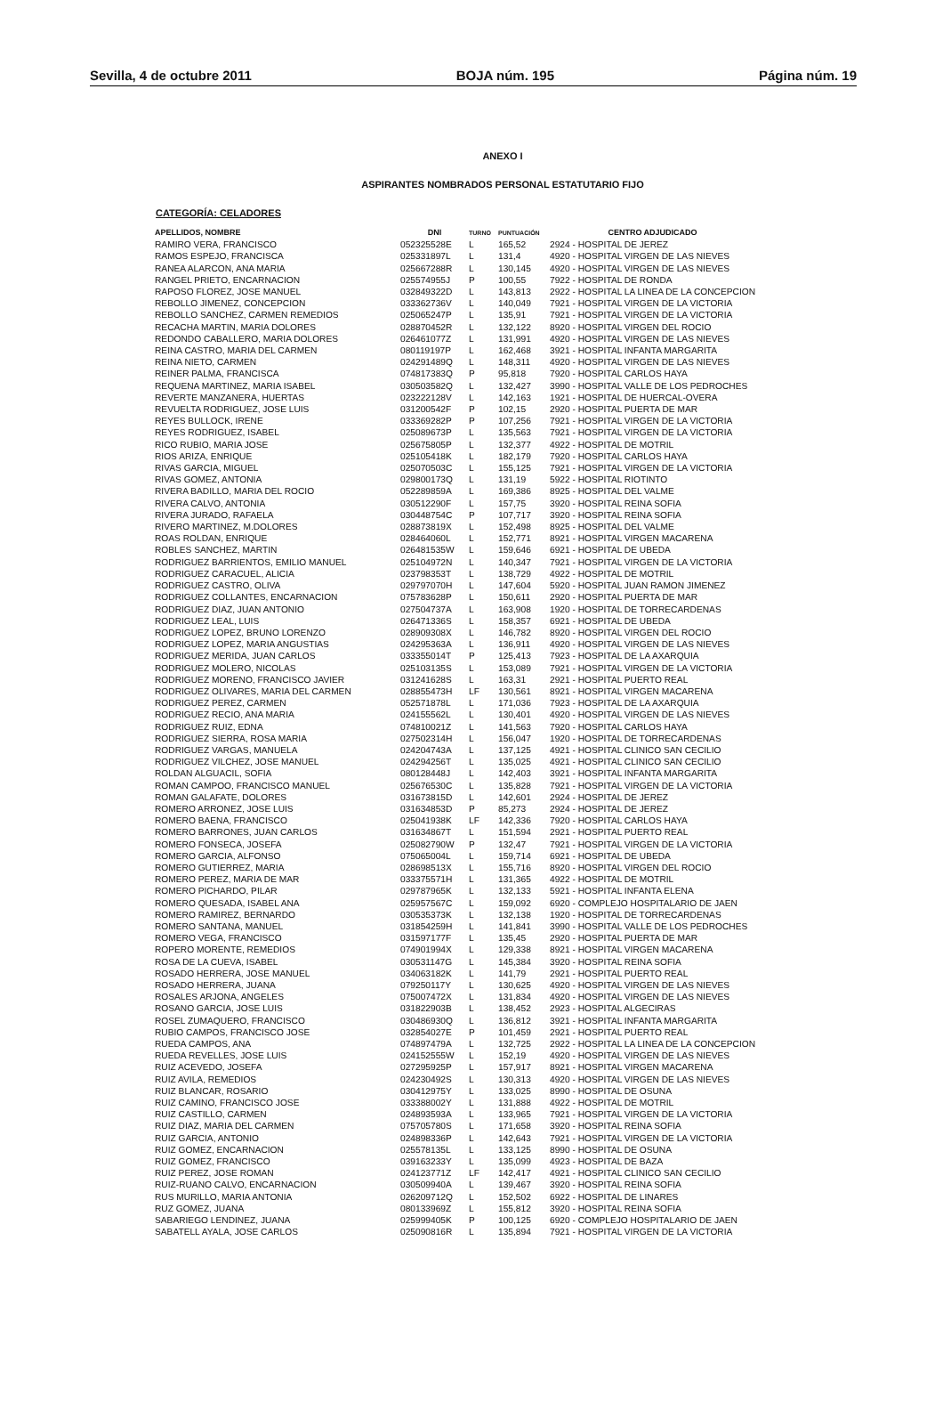Sevilla, 4 de octubre 2011 BOJA núm. 195 Página núm. 19
ANEXO I
ASPIRANTES NOMBRADOS PERSONAL ESTATUTARIO FIJO
CATEGORÍA: CELADORES
| APELLIDOS, NOMBRE | DNI | TURNO | PUNTUACIÓN | CENTRO ADJUDICADO |
| --- | --- | --- | --- | --- |
| RAMIRO VERA, FRANCISCO | 052325528E | L | 165,52 | 2924 - HOSPITAL DE JEREZ |
| RAMOS ESPEJO, FRANCISCA | 025331897L | L | 131,4 | 4920 - HOSPITAL VIRGEN DE LAS NIEVES |
| RANEA ALARCON, ANA MARIA | 025667288R | L | 130,145 | 4920 - HOSPITAL VIRGEN DE LAS NIEVES |
| RANGEL PRIETO, ENCARNACION | 025574955J | P | 100,55 | 7922 - HOSPITAL DE RONDA |
| RAPOSO FLOREZ, JOSE MANUEL | 032849322D | L | 143,813 | 2922 - HOSPITAL LA LINEA DE LA CONCEPCION |
| REBOLLO JIMENEZ, CONCEPCION | 033362736V | L | 140,049 | 7921 - HOSPITAL VIRGEN DE LA VICTORIA |
| REBOLLO SANCHEZ, CARMEN REMEDIOS | 025065247P | L | 135,91 | 7921 - HOSPITAL VIRGEN DE LA VICTORIA |
| RECACHA MARTIN, MARIA DOLORES | 028870452R | L | 132,122 | 8920 - HOSPITAL VIRGEN DEL ROCIO |
| REDONDO CABALLERO, MARIA DOLORES | 026461077Z | L | 131,991 | 4920 - HOSPITAL VIRGEN DE LAS NIEVES |
| REINA CASTRO, MARIA DEL CARMEN | 080119197P | L | 162,468 | 3921 - HOSPITAL INFANTA MARGARITA |
| REINA NIETO, CARMEN | 024291489Q | L | 148,311 | 4920 - HOSPITAL VIRGEN DE LAS NIEVES |
| REINER PALMA, FRANCISCA | 074817383Q | P | 95,818 | 7920 - HOSPITAL CARLOS HAYA |
| REQUENA MARTINEZ, MARIA ISABEL | 030503582Q | L | 132,427 | 3990 - HOSPITAL VALLE DE LOS PEDROCHES |
| REVERTE MANZANERA, HUERTAS | 023222128V | L | 142,163 | 1921 - HOSPITAL DE HUERCAL-OVERA |
| REVUELTA RODRIGUEZ, JOSE LUIS | 031200542F | P | 102,15 | 2920 - HOSPITAL PUERTA DE MAR |
| REYES BULLOCK, IRENE | 033369282P | P | 107,256 | 7921 - HOSPITAL VIRGEN DE LA VICTORIA |
| REYES RODRIGUEZ, ISABEL | 025089673P | L | 135,563 | 7921 - HOSPITAL VIRGEN DE LA VICTORIA |
| RICO RUBIO, MARIA JOSE | 025675805P | L | 132,377 | 4922 - HOSPITAL DE MOTRIL |
| RIOS ARIZA, ENRIQUE | 025105418K | L | 182,179 | 7920 - HOSPITAL CARLOS HAYA |
| RIVAS GARCIA, MIGUEL | 025070503C | L | 155,125 | 7921 - HOSPITAL VIRGEN DE LA VICTORIA |
| RIVAS GOMEZ, ANTONIA | 029800173Q | L | 131,19 | 5922 - HOSPITAL RIOTINTO |
| RIVERA BADILLO, MARIA DEL ROCIO | 052289859A | L | 169,386 | 8925 - HOSPITAL DEL VALME |
| RIVERA CALVO, ANTONIA | 030512290F | L | 157,75 | 3920 - HOSPITAL REINA SOFIA |
| RIVERA JURADO, RAFAELA | 030448754C | P | 107,717 | 3920 - HOSPITAL REINA SOFIA |
| RIVERO MARTINEZ, M.DOLORES | 028873819X | L | 152,498 | 8925 - HOSPITAL DEL VALME |
| ROAS ROLDAN, ENRIQUE | 028464060L | L | 152,771 | 8921 - HOSPITAL VIRGEN MACARENA |
| ROBLES SANCHEZ, MARTIN | 026481535W | L | 159,646 | 6921 - HOSPITAL DE UBEDA |
| RODRIGUEZ BARRIENTOS, EMILIO MANUEL | 025104972N | L | 140,347 | 7921 - HOSPITAL VIRGEN DE LA VICTORIA |
| RODRIGUEZ CARACUEL, ALICIA | 023798353T | L | 138,729 | 4922 - HOSPITAL DE MOTRIL |
| RODRIGUEZ CASTRO, OLIVA | 029797070H | L | 147,604 | 5920 - HOSPITAL JUAN RAMON JIMENEZ |
| RODRIGUEZ COLLANTES, ENCARNACION | 075783628P | L | 150,611 | 2920 - HOSPITAL PUERTA DE MAR |
| RODRIGUEZ DIAZ, JUAN ANTONIO | 027504737A | L | 163,908 | 1920 - HOSPITAL DE TORRECARDENAS |
| RODRIGUEZ LEAL, LUIS | 026471336S | L | 158,357 | 6921 - HOSPITAL DE UBEDA |
| RODRIGUEZ LOPEZ, BRUNO LORENZO | 028909308X | L | 146,782 | 8920 - HOSPITAL VIRGEN DEL ROCIO |
| RODRIGUEZ LOPEZ, MARIA ANGUSTIAS | 024295363A | L | 136,911 | 4920 - HOSPITAL VIRGEN DE LAS NIEVES |
| RODRIGUEZ MERIDA, JUAN CARLOS | 033355014T | P | 125,413 | 7923 - HOSPITAL DE LA AXARQUIA |
| RODRIGUEZ MOLERO, NICOLAS | 025103135S | L | 153,089 | 7921 - HOSPITAL VIRGEN DE LA VICTORIA |
| RODRIGUEZ MORENO, FRANCISCO JAVIER | 031241628S | L | 163,31 | 2921 - HOSPITAL PUERTO REAL |
| RODRIGUEZ OLIVARES, MARIA DEL CARMEN | 028855473H | LF | 130,561 | 8921 - HOSPITAL VIRGEN MACARENA |
| RODRIGUEZ PEREZ, CARMEN | 052571878L | L | 171,036 | 7923 - HOSPITAL DE LA AXARQUIA |
| RODRIGUEZ RECIO, ANA MARIA | 024155562L | L | 130,401 | 4920 - HOSPITAL VIRGEN DE LAS NIEVES |
| RODRIGUEZ RUIZ, EDNA | 074810021Z | L | 141,563 | 7920 - HOSPITAL CARLOS HAYA |
| RODRIGUEZ SIERRA, ROSA MARIA | 027502314H | L | 156,047 | 1920 - HOSPITAL DE TORRECARDENAS |
| RODRIGUEZ VARGAS, MANUELA | 024204743A | L | 137,125 | 4921 - HOSPITAL CLINICO SAN CECILIO |
| RODRIGUEZ VILCHEZ, JOSE MANUEL | 024294256T | L | 135,025 | 4921 - HOSPITAL CLINICO SAN CECILIO |
| ROLDAN ALGUACIL, SOFIA | 080128448J | L | 142,403 | 3921 - HOSPITAL INFANTA MARGARITA |
| ROMAN CAMPOO, FRANCISCO MANUEL | 025676530C | L | 135,828 | 7921 - HOSPITAL VIRGEN DE LA VICTORIA |
| ROMAN GALAFATE, DOLORES | 031673815D | L | 142,601 | 2924 - HOSPITAL DE JEREZ |
| ROMERO ARRONEZ, JOSE LUIS | 031634853D | P | 85,273 | 2924 - HOSPITAL DE JEREZ |
| ROMERO BAENA, FRANCISCO | 025041938K | LF | 142,336 | 7920 - HOSPITAL CARLOS HAYA |
| ROMERO BARRONES, JUAN CARLOS | 031634867T | L | 151,594 | 2921 - HOSPITAL PUERTO REAL |
| ROMERO FONSECA, JOSEFA | 025082790W | P | 132,47 | 7921 - HOSPITAL VIRGEN DE LA VICTORIA |
| ROMERO GARCIA, ALFONSO | 075065004L | L | 159,714 | 6921 - HOSPITAL DE UBEDA |
| ROMERO GUTIERREZ, MARIA | 028698513X | L | 155,716 | 8920 - HOSPITAL VIRGEN DEL ROCIO |
| ROMERO PEREZ, MARIA DE MAR | 033375571H | L | 131,365 | 4922 - HOSPITAL DE MOTRIL |
| ROMERO PICHARDO, PILAR | 029787965K | L | 132,133 | 5921 - HOSPITAL INFANTA ELENA |
| ROMERO QUESADA, ISABEL ANA | 025957567C | L | 159,092 | 6920 - COMPLEJO HOSPITALARIO DE JAEN |
| ROMERO RAMIREZ, BERNARDO | 030535373K | L | 132,138 | 1920 - HOSPITAL DE TORRECARDENAS |
| ROMERO SANTANA, MANUEL | 031854259H | L | 141,841 | 3990 - HOSPITAL VALLE DE LOS PEDROCHES |
| ROMERO VEGA, FRANCISCO | 031597177F | L | 135,45 | 2920 - HOSPITAL PUERTA DE MAR |
| ROPERO MORENTE, REMEDIOS | 074901994X | L | 129,338 | 8921 - HOSPITAL VIRGEN MACARENA |
| ROSA DE LA CUEVA, ISABEL | 030531147G | L | 145,384 | 3920 - HOSPITAL REINA SOFIA |
| ROSADO HERRERA, JOSE MANUEL | 034063182K | L | 141,79 | 2921 - HOSPITAL PUERTO REAL |
| ROSADO HERRERA, JUANA | 079250117Y | L | 130,625 | 4920 - HOSPITAL VIRGEN DE LAS NIEVES |
| ROSALES ARJONA, ANGELES | 075007472X | L | 131,834 | 4920 - HOSPITAL VIRGEN DE LAS NIEVES |
| ROSANO GARCIA, JOSE LUIS | 031822903B | L | 138,452 | 2923 - HOSPITAL ALGECIRAS |
| ROSEL ZUMAQUERO, FRANCISCO | 030486930Q | L | 136,812 | 3921 - HOSPITAL INFANTA MARGARITA |
| RUBIO CAMPOS, FRANCISCO JOSE | 032854027E | P | 101,459 | 2921 - HOSPITAL PUERTO REAL |
| RUEDA CAMPOS, ANA | 074897479A | L | 132,725 | 2922 - HOSPITAL LA LINEA DE LA CONCEPCION |
| RUEDA REVELLES, JOSE LUIS | 024152555W | L | 152,19 | 4920 - HOSPITAL VIRGEN DE LAS NIEVES |
| RUIZ ACEVEDO, JOSEFA | 027295925P | L | 157,917 | 8921 - HOSPITAL VIRGEN MACARENA |
| RUIZ AVILA, REMEDIOS | 024230492S | L | 130,313 | 4920 - HOSPITAL VIRGEN DE LAS NIEVES |
| RUIZ BLANCAR, ROSARIO | 030412975Y | L | 133,025 | 8990 - HOSPITAL DE OSUNA |
| RUIZ CAMINO, FRANCISCO JOSE | 033388002Y | L | 131,888 | 4922 - HOSPITAL DE MOTRIL |
| RUIZ CASTILLO, CARMEN | 024893593A | L | 133,965 | 7921 - HOSPITAL VIRGEN DE LA VICTORIA |
| RUIZ DIAZ, MARIA DEL CARMEN | 075705780S | L | 171,658 | 3920 - HOSPITAL REINA SOFIA |
| RUIZ GARCIA, ANTONIO | 024898336P | L | 142,643 | 7921 - HOSPITAL VIRGEN DE LA VICTORIA |
| RUIZ GOMEZ, ENCARNACION | 025578135L | L | 133,125 | 8990 - HOSPITAL DE OSUNA |
| RUIZ GOMEZ, FRANCISCO | 039163233Y | L | 135,099 | 4923 - HOSPITAL DE BAZA |
| RUIZ PEREZ, JOSE ROMAN | 024123771Z | LF | 142,417 | 4921 - HOSPITAL CLINICO SAN CECILIO |
| RUIZ-RUANO CALVO, ENCARNACION | 030509940A | L | 139,467 | 3920 - HOSPITAL REINA SOFIA |
| RUS MURILLO, MARIA ANTONIA | 026209712Q | L | 152,502 | 6922 - HOSPITAL DE LINARES |
| RUZ GOMEZ, JUANA | 080133969Z | L | 155,812 | 3920 - HOSPITAL REINA SOFIA |
| SABARIEGO LENDINEZ, JUANA | 025999405K | P | 100,125 | 6920 - COMPLEJO HOSPITALARIO DE JAEN |
| SABATELL AYALA, JOSE CARLOS | 025090816R | L | 135,894 | 7921 - HOSPITAL VIRGEN DE LA VICTORIA |